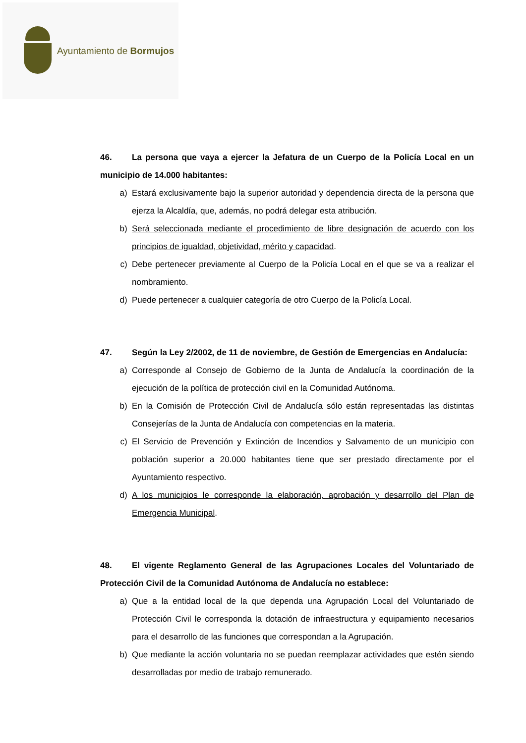Ayuntamiento de Bormujos
46. La persona que vaya a ejercer la Jefatura de un Cuerpo de la Policía Local en un municipio de 14.000 habitantes:
a) Estará exclusivamente bajo la superior autoridad y dependencia directa de la persona que ejerza la Alcaldía, que, además, no podrá delegar esta atribución.
b) Será seleccionada mediante el procedimiento de libre designación de acuerdo con los principios de igualdad, objetividad, mérito y capacidad.
c) Debe pertenecer previamente al Cuerpo de la Policía Local en el que se va a realizar el nombramiento.
d) Puede pertenecer a cualquier categoría de otro Cuerpo de la Policía Local.
47. Según la Ley 2/2002, de 11 de noviembre, de Gestión de Emergencias en Andalucía:
a) Corresponde al Consejo de Gobierno de la Junta de Andalucía la coordinación de la ejecución de la política de protección civil en la Comunidad Autónoma.
b) En la Comisión de Protección Civil de Andalucía sólo están representadas las distintas Consejerías de la Junta de Andalucía con competencias en la materia.
c) El Servicio de Prevención y Extinción de Incendios y Salvamento de un municipio con población superior a 20.000 habitantes tiene que ser prestado directamente por el Ayuntamiento respectivo.
d) A los municipios le corresponde la elaboración, aprobación y desarrollo del Plan de Emergencia Municipal.
48. El vigente Reglamento General de las Agrupaciones Locales del Voluntariado de Protección Civil de la Comunidad Autónoma de Andalucía no establece:
a) Que a la entidad local de la que dependa una Agrupación Local del Voluntariado de Protección Civil le corresponda la dotación de infraestructura y equipamiento necesarios para el desarrollo de las funciones que correspondan a la Agrupación.
b) Que mediante la acción voluntaria no se puedan reemplazar actividades que estén siendo desarrolladas por medio de trabajo remunerado.